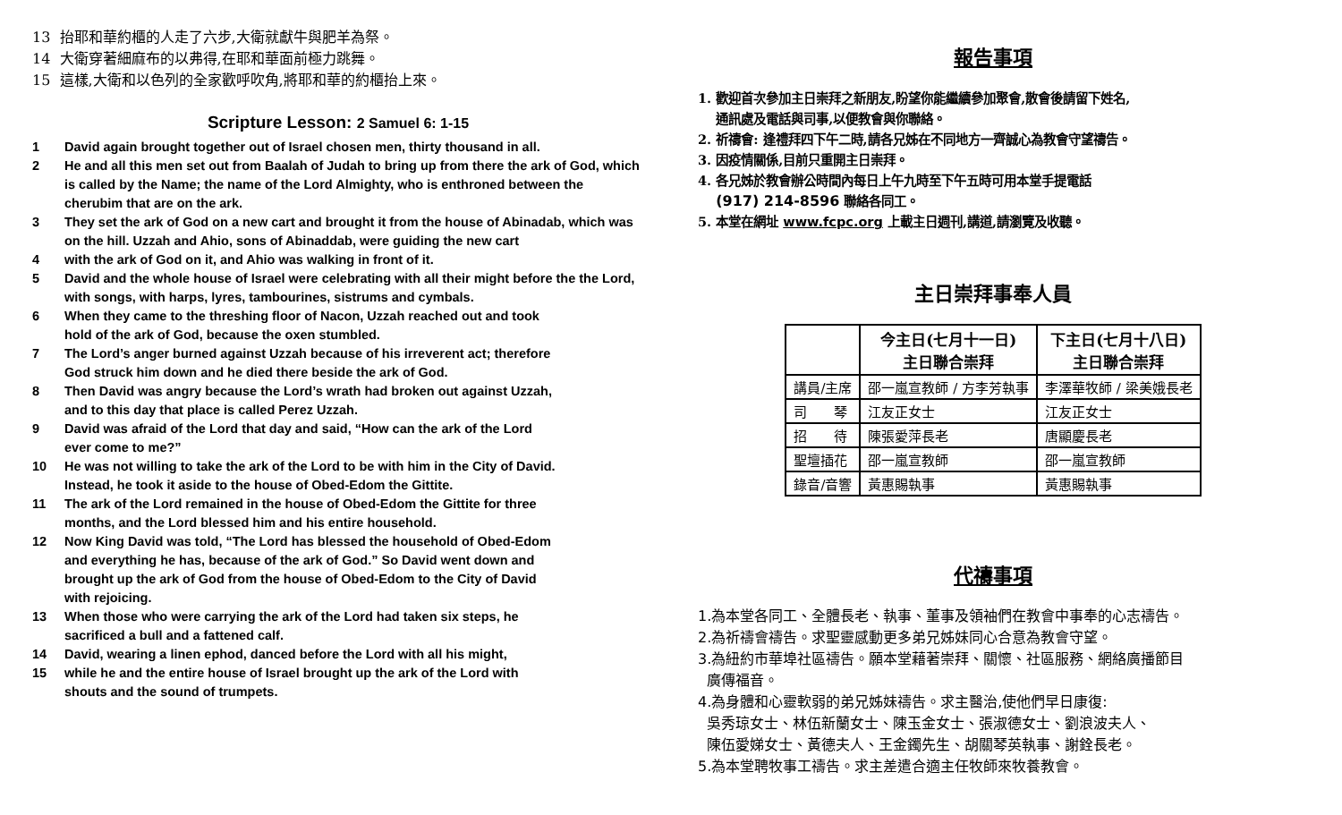13 抬耶和華約櫃的人走了六步,大衛就獻牛與肥羊為祭。
14 大衛穿著細麻布的以弗得,在耶和華面前極力跳舞。
15 這樣,大衛和以色列的全家歡呼吹角,將耶和華的約櫃抬上來。
Scripture Lesson: 2 Samuel 6: 1-15
1 David again brought together out of Israel chosen men, thirty thousand in all.
2 He and all this men set out from Baalah of Judah to bring up from there the ark of God, which is called by the Name; the name of the Lord Almighty, who is enthroned between the cherubim that are on the ark.
3 They set the ark of God on a new cart and brought it from the house of Abinadab, which was on the hill. Uzzah and Ahio, sons of Abinaddab, were guiding the new cart
4 with the ark of God on it, and Ahio was walking in front of it.
5 David and the whole house of Israel were celebrating with all their might before the the Lord, with songs, with harps, lyres, tambourines, sistrums and cymbals.
6 When they came to the threshing floor of Nacon, Uzzah reached out and took
hold of the ark of God, because the oxen stumbled.
7 The Lord’s anger burned against Uzzah because of his irreverent act; therefore
God struck him down and he died there beside the ark of God.
8 Then David was angry because the Lord’s wrath had broken out against Uzzah,
and to this day that place is called Perez Uzzah.
9 David was afraid of the Lord that day and said, “How can the ark of the Lord
ever come to me?”
10 He was not willing to take the ark of the Lord to be with him in the City of David.
Instead, he took it aside to the house of Obed-Edom the Gittite.
11 The ark of the Lord remained in the house of Obed-Edom the Gittite for three
months, and the Lord blessed him and his entire household.
12 Now King David was told, “The Lord has blessed the household of Obed-Edom
and everything he has, because of the ark of God.” So David went down and
brought up the ark of God from the house of Obed-Edom to the City of David
with rejoicing.
13 When those who were carrying the ark of the Lord had taken six steps, he
sacrificed a bull and a fattened calf.
14 David, wearing a linen ephod, danced before the Lord with all his might,
15 while he and the entire house of Israel brought up the ark of the Lord with
shouts and the sound of trumpets.
報告事項
1. 歡迎首次參加主日崇拜之新朋友,盼望你能繼續參加聚會,散會後請留下姓名,
通訊處及電話與司事,以便教會與你聯絡。
2. 祈禱會: 逢禮拜四下午二時,請各兄姊在不同地方一齊誠心為教會守望禱告。
3. 因疫情關係,目前只重開主日崇拜。
4. 各兄姊於教會辦公時間內每日上午九時至下午五時可用本堂手提電話
(917) 214-8596 聯絡各同工。
5. 本堂在網址 www.fcpc.org 上載主日週刊,講道,請瀏覽及收聽。
主日崇拜事奉人員
| | 今主日(七月十一日) 主日聯合崇拜 | 下主日(七月十八日) 主日聯合崇拜 |
| --- | --- | --- |
| 講員/主席 | 邵一嵐宣教師 / 方李芳執事 | 李澤華牧師 / 梁美娥長老 |
| 司 琴 | 江友正女士 | 江友正女士 |
| 招 待 | 陳張愛萍長老 | 唐顯慶長老 |
| 聖壇插花 | 邵一嵐宣教師 | 邵一嵐宣教師 |
| 錄音/音響 | 黃惠賜執事 | 黃惠賜執事 |
代禱事項
1.為本堂各同工、全體長老、執事、董事及領袖們在教會中事奉的心志禱告。
2.為祈禱會禱告。求聖靈感動更多弟兄姊妹同心合意為教會守望。
3.為紐約市華埠社區禱告。願本堂藉著崇拜、關懷、社區服務、網絡廣播節目
廣傳福音。
4.為身體和心靈軟弱的弟兄姊妹禱告。求主醫治,使他們早日康復:
吳秀琼女士、林伍新蘭女士、陳玉金女士、張淑德女士、劉浪波夫人、
陳伍愛娣女士、黃德夫人、王金鐲先生、胡關琴英執事、謝銓長老。
5.為本堂聘牧事工禱告。求主差遣合適主任牧師來牧養教會。